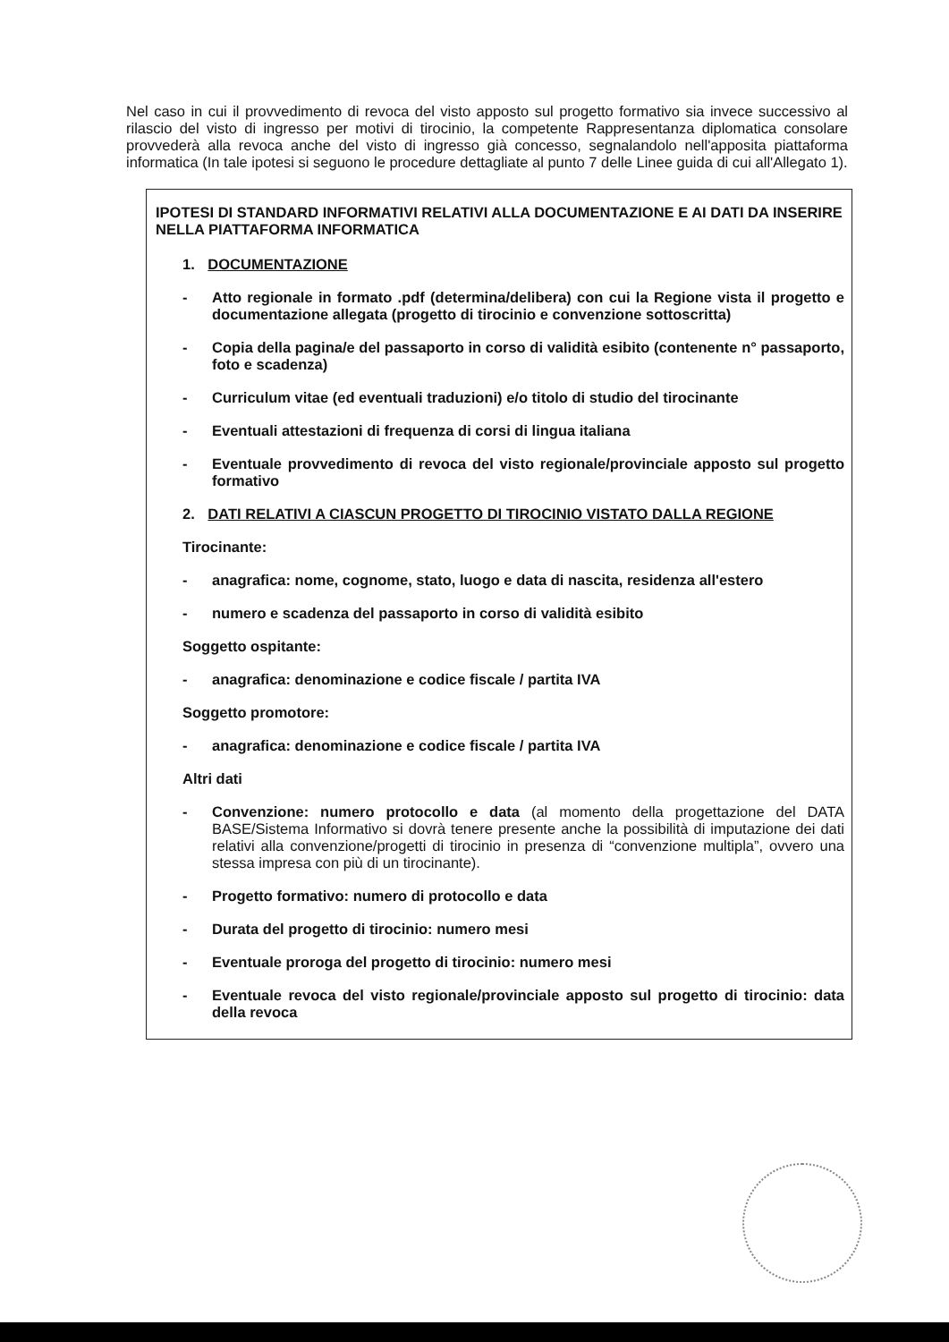Nel caso in cui il provvedimento di revoca del visto apposto sul progetto formativo sia invece successivo al rilascio del visto di ingresso per motivi di tirocinio, la competente Rappresentanza diplomatica consolare provvederà alla revoca anche del visto di ingresso già concesso, segnalandolo nell'apposita piattaforma informatica (In tale ipotesi si seguono le procedure dettagliate al punto 7 delle Linee guida di cui all'Allegato 1).
IPOTESI DI STANDARD INFORMATIVI RELATIVI ALLA DOCUMENTAZIONE E AI DATI DA INSERIRE NELLA PIATTAFORMA INFORMATICA
1. DOCUMENTAZIONE
- Atto regionale in formato .pdf (determina/delibera) con cui la Regione vista il progetto e documentazione allegata (progetto di tirocinio e convenzione sottoscritta)
- Copia della pagina/e del passaporto in corso di validità esibito (contenente n° passaporto, foto e scadenza)
- Curriculum vitae (ed eventuali traduzioni) e/o titolo di studio del tirocinante
- Eventuali attestazioni di frequenza di corsi di lingua italiana
- Eventuale provvedimento di revoca del visto regionale/provinciale apposto sul progetto formativo
2. DATI RELATIVI A CIASCUN PROGETTO DI TIROCINIO VISTATO DALLA REGIONE
Tirocinante:
- anagrafica: nome, cognome, stato, luogo e data di nascita, residenza all'estero
- numero e scadenza del passaporto in corso di validità esibito
Soggetto ospitante:
- anagrafica: denominazione e codice fiscale / partita IVA
Soggetto promotore:
- anagrafica: denominazione e codice fiscale / partita IVA
Altri dati
- Convenzione: numero protocollo e data (al momento della progettazione del DATA BASE/Sistema Informativo si dovrà tenere presente anche la possibilità di imputazione dei dati relativi alla convenzione/progetti di tirocinio in presenza di “convenzione multipla”, ovvero una stessa impresa con più di un tirocinante).
- Progetto formativo: numero di protocollo e data
- Durata del progetto di tirocinio: numero mesi
- Eventuale proroga del progetto di tirocinio: numero mesi
- Eventuale revoca del visto regionale/provinciale apposto sul progetto di tirocinio: data della revoca